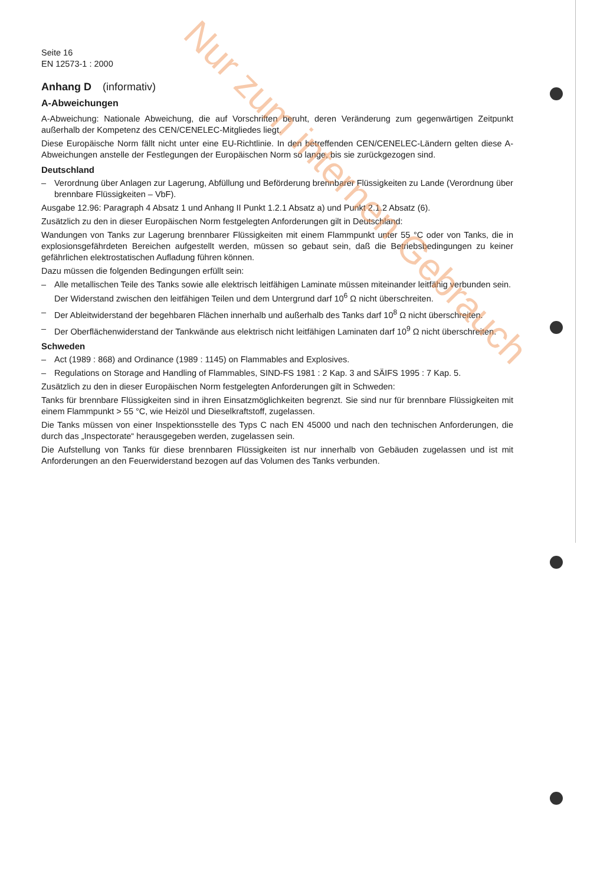Seite 16
EN 12573-1 : 2000
Anhang D (informativ)
A-Abweichungen
A-Abweichung: Nationale Abweichung, die auf Vorschriften beruht, deren Veränderung zum gegenwärtigen Zeitpunkt außerhalb der Kompetenz des CEN/CENELEC-Mitgliedes liegt.
Diese Europäische Norm fällt nicht unter eine EU-Richtlinie. In den betreffenden CEN/CENELEC-Ländern gelten diese A-Abweichungen anstelle der Festlegungen der Europäischen Norm so lange, bis sie zurückgezogen sind.
Deutschland
– Verordnung über Anlagen zur Lagerung, Abfüllung und Beförderung brennbarer Flüssigkeiten zu Lande (Verordnung über brennbare Flüssigkeiten – VbF).
Ausgabe 12.96: Paragraph 4 Absatz 1 und Anhang II Punkt 1.2.1 Absatz a) und Punkt 2.1.2 Absatz (6).
Zusätzlich zu den in dieser Europäischen Norm festgelegten Anforderungen gilt in Deutschland:
Wandungen von Tanks zur Lagerung brennbarer Flüssigkeiten mit einem Flammpunkt unter 55 °C oder von Tanks, die in explosionsgefährdeten Bereichen aufgestellt werden, müssen so gebaut sein, daß die Betriebsbedingungen zu keiner gefährlichen elektrostatischen Aufladung führen können.
Dazu müssen die folgenden Bedingungen erfüllt sein:
– Alle metallischen Teile des Tanks sowie alle elektrisch leitfähigen Laminate müssen miteinander leitfähig verbunden sein. Der Widerstand zwischen den leitfähigen Teilen und dem Untergrund darf 10<sup>6</sup> Ω nicht überschreiten.
– Der Ableitwiderstand der begehbaren Flächen innerhalb und außerhalb des Tanks darf 10<sup>8</sup> Ω nicht überschreiten.
– Der Oberflächenwiderstand der Tankwände aus elektrisch nicht leitfähigen Laminaten darf 10<sup>9</sup> Ω nicht überschreiten.
Schweden
– Act (1989 : 868) and Ordinance (1989 : 1145) on Flammables and Explosives.
– Regulations on Storage and Handling of Flammables, SIND-FS 1981 : 2 Kap. 3 and SÄIFS 1995 : 7 Kap. 5.
Zusätzlich zu den in dieser Europäischen Norm festgelegten Anforderungen gilt in Schweden:
Tanks für brennbare Flüssigkeiten sind in ihren Einsatzmöglichkeiten begrenzt. Sie sind nur für brennbare Flüssigkeiten mit einem Flammpunkt > 55 °C, wie Heizöl und Dieselkraftstoff, zugelassen.
Die Tanks müssen von einer Inspektionsstelle des Typs C nach EN 45000 und nach den technischen Anforderungen, die durch das „Inspectorate“ herausgegeben werden, zugelassen sein.
Die Aufstellung von Tanks für diese brennbaren Flüssigkeiten ist nur innerhalb von Gebäuden zugelassen und ist mit Anforderungen an den Feuerwiderstand bezogen auf das Volumen des Tanks verbunden.
Nur zum internen Gebrauch